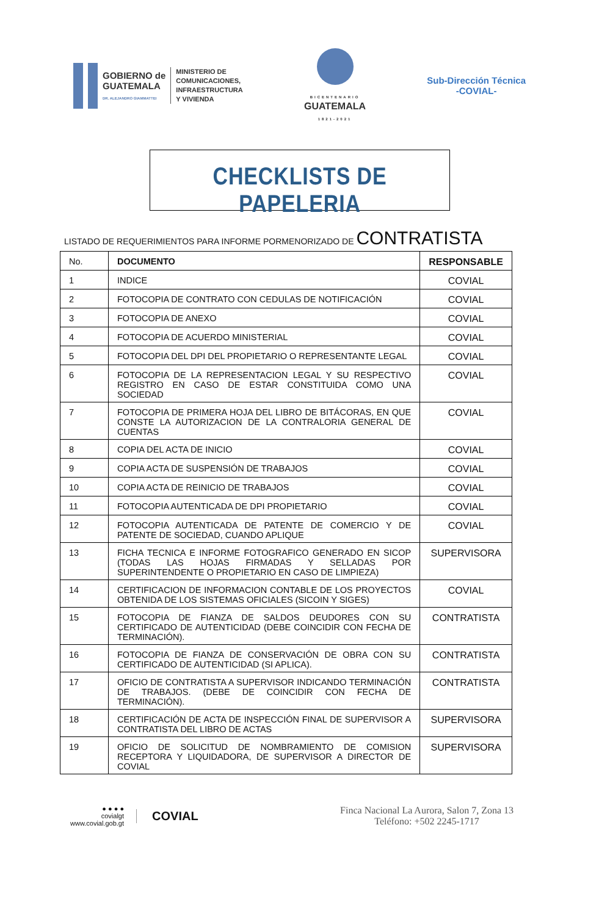GOBIERNO de
GUATEMALA
DR. ALEJANDRO GIAMMATTEI
MINISTERIO DE
COMUNICACIONES,
INFRAESTRUCTURA
Y VIVIENDA
BICENTENARIO
GUATEMALA
1821-2021
Sub-Dirección Técnica
-COVIAL-
CHECKLISTS DE PAPELERIA
LISTADO DE REQUERIMIENTOS PARA INFORME PORMENORIZADO DE CONTRATISTA
| No. | DOCUMENTO | RESPONSABLE |
| --- | --- | --- |
| 1 | INDICE | COVIAL |
| 2 | FOTOCOPIA DE CONTRATO CON CEDULAS DE NOTIFICACIÓN | COVIAL |
| 3 | FOTOCOPIA DE ANEXO | COVIAL |
| 4 | FOTOCOPIA DE ACUERDO MINISTERIAL | COVIAL |
| 5 | FOTOCOPIA DEL DPI DEL PROPIETARIO O REPRESENTANTE LEGAL | COVIAL |
| 6 | FOTOCOPIA DE LA REPRESENTACION LEGAL Y SU RESPECTIVO REGISTRO EN CASO DE ESTAR CONSTITUIDA COMO UNA SOCIEDAD | COVIAL |
| 7 | FOTOCOPIA DE PRIMERA HOJA DEL LIBRO DE BITÁCORAS, EN QUE CONSTE LA AUTORIZACION DE LA CONTRALORIA GENERAL DE CUENTAS | COVIAL |
| 8 | COPIA DEL ACTA DE INICIO | COVIAL |
| 9 | COPIA ACTA DE SUSPENSIÓN DE TRABAJOS | COVIAL |
| 10 | COPIA ACTA DE REINICIO DE TRABAJOS | COVIAL |
| 11 | FOTOCOPIA AUTENTICADA DE DPI PROPIETARIO | COVIAL |
| 12 | FOTOCOPIA AUTENTICADA DE PATENTE DE COMERCIO Y DE PATENTE DE SOCIEDAD, CUANDO APLIQUE | COVIAL |
| 13 | FICHA TECNICA E INFORME FOTOGRAFICO GENERADO EN SICOP (TODAS LAS HOJAS FIRMADAS Y SELLADAS POR SUPERINTENDENTE O PROPIETARIO EN CASO DE LIMPIEZA) | SUPERVISORA |
| 14 | CERTIFICACION DE INFORMACION CONTABLE DE LOS PROYECTOS OBTENIDA DE LOS SISTEMAS OFICIALES (SICOIN Y SIGES) | COVIAL |
| 15 | FOTOCOPIA DE FIANZA DE SALDOS DEUDORES CON SU CERTIFICADO DE AUTENTICIDAD (DEBE COINCIDIR CON FECHA DE TERMINACIÓN). | CONTRATISTA |
| 16 | FOTOCOPIA DE FIANZA DE CONSERVACIÓN DE OBRA CON SU CERTIFICADO DE AUTENTICIDAD (SI APLICA). | CONTRATISTA |
| 17 | OFICIO DE CONTRATISTA A SUPERVISOR INDICANDO TERMINACIÓN DE TRABAJOS. (DEBE DE COINCIDIR CON FECHA DE TERMINACIÓN). | CONTRATISTA |
| 18 | CERTIFICACIÓN DE ACTA DE INSPECCIÓN FINAL DE SUPERVISOR A CONTRATISTA DEL LIBRO DE ACTAS | SUPERVISORA |
| 19 | OFICIO DE SOLICITUD DE NOMBRAMIENTO DE COMISION RECEPTORA Y LIQUIDADORA, DE SUPERVISOR A DIRECTOR DE COVIAL | SUPERVISORA |
● ● ● ●
covialgt
www.covial.gob.gt
COVIAL
Finca Nacional La Aurora, Salon 7, Zona 13
Teléfono: +502 2245-1717